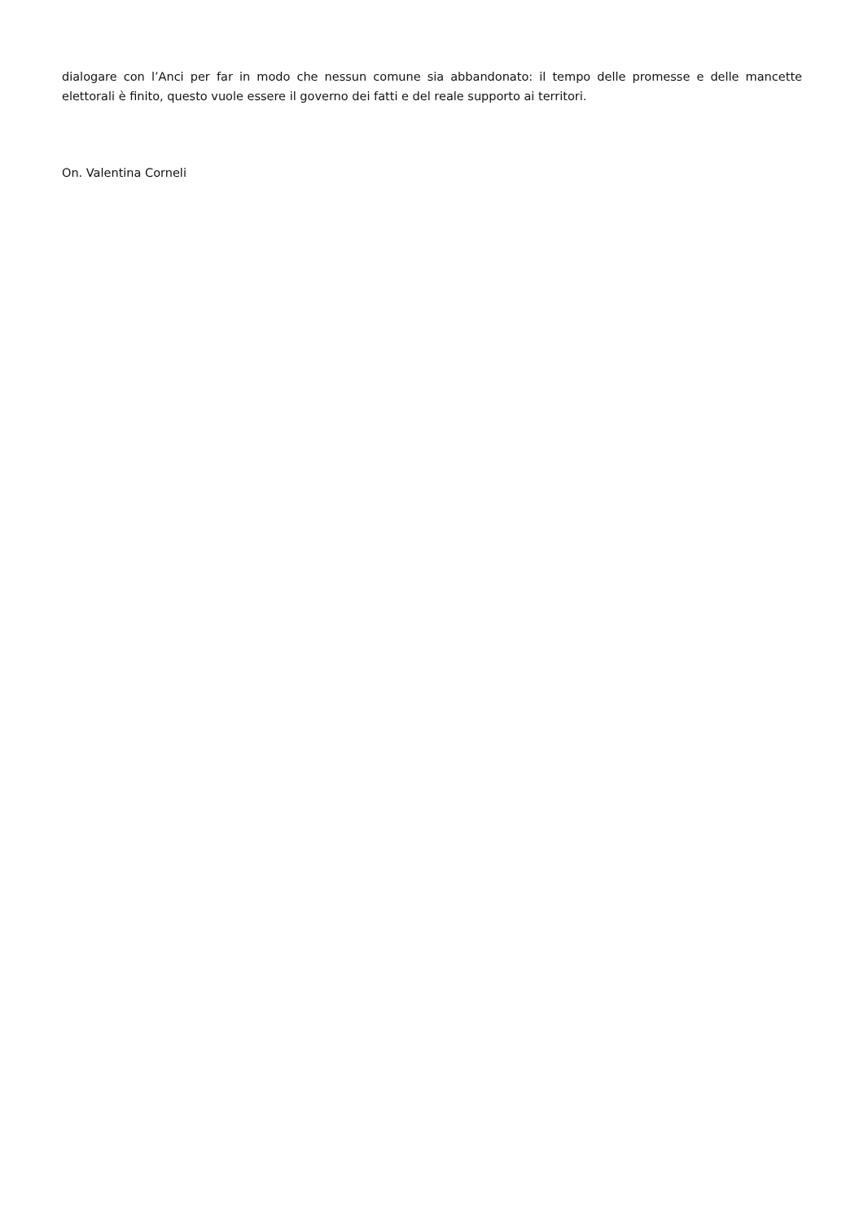dialogare con l’Anci per far in modo che nessun comune sia abbandonato: il tempo delle promesse e delle mancette elettorali è finito, questo vuole essere il governo dei fatti e del reale supporto ai territori.
On. Valentina Corneli